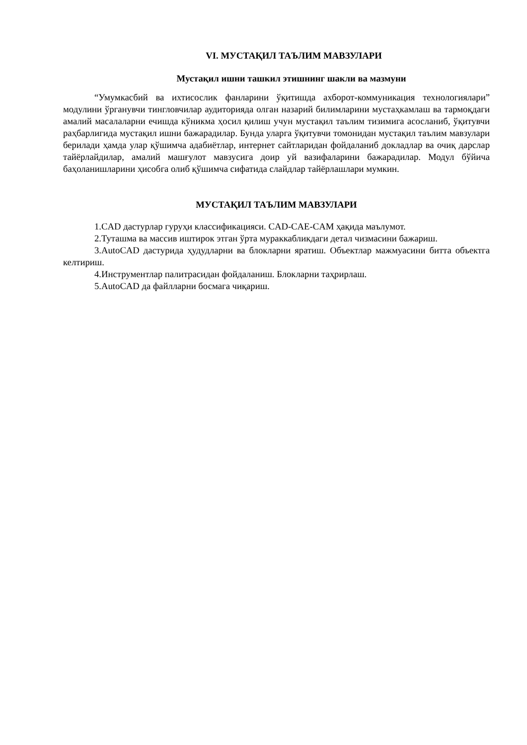VI. МУСТАҚИЛ ТАЪЛИМ МАВЗУЛАРИ
Мустақил ишни ташкил этишнинг шакли ва мазмуни
“Умумкасбий ва ихтисослик фанларини ўқитишда ахборот-коммуникация технологиялари” модулини ўрганувчи тингловчилар аудиторияда олган назарий билимларини мустаҳкамлаш ва тармоқдаги амалий масалаларни ечишда кўникма ҳосил қилиш учун мустақил таълим тизимига асосланиб, ўқитувчи раҳбарлигида мустақил ишни бажарадилар. Бунда уларга ўқитувчи томонидан мустақил таълим мавзулари берилади ҳамда улар қўшимча адабиётлар, интернет сайтларидан фойдаланиб докладлар ва очиқ дарслар тайёрлайдилар, амалий машғулот мавзусига доир уй вазифаларини бажарадилар. Модул бўйича баҳоланишларини ҳисобга олиб қўшимча сифатида слайдлар тайёрлашлари мумкин.
МУСТАҚИЛ ТАЪЛИМ МАВЗУЛАРИ
1.CAD дастурлар гуруҳи классификацияси. CAD-CAE-CAM ҳақида маълумот.
2.Туташма ва массив иштирок этган ўрта мураккабликдаги детал чизмасини бажариш.
3.AutoCAD дастурида ҳудудларни ва блокларни яратиш. Объектлар мажмуасини битта объектга келтириш.
4.Инструментлар палитрасидан фойдаланиш. Блокларни таҳрирлаш.
5.AutoCAD да файлларни босмага чиқариш.